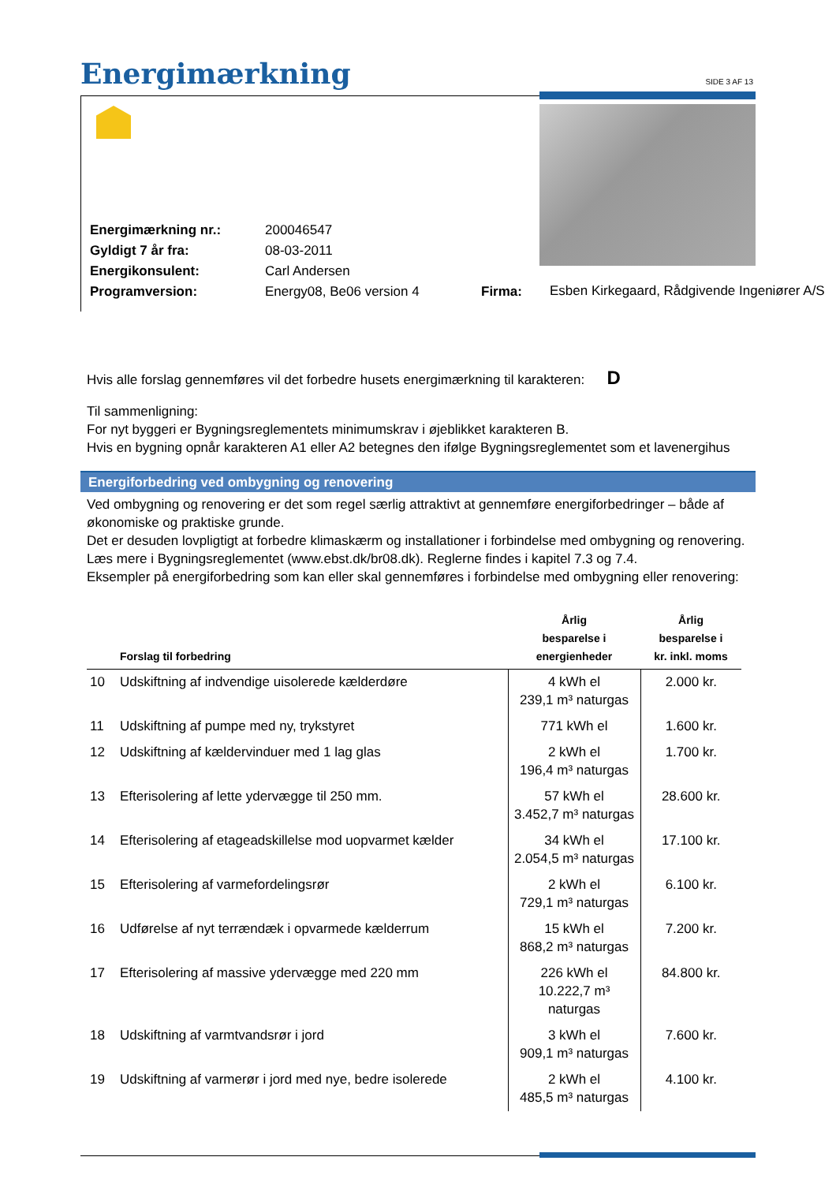Energimærkning SIDE 3 AF 13
| Energimærkning nr.: | 200046547 | | |
| Gyldigt 7 år fra: | 08-03-2011 | | |
| Energikonsulent: | Carl Andersen | | |
| Programversion: | Energy08, Be06 version 4 | Firma: | Esben Kirkegaard, Rådgivende Ingeniører A/S |
Hvis alle forslag gennemføres vil det forbedre husets energimærkning til karakteren: D
Til sammenligning:
For nyt byggeri er Bygningsreglementets minimumskrav i øjeblikket karakteren B.
Hvis en bygning opnår karakteren A1 eller A2 betegnes den ifølge Bygningsreglementet som et lavenergihus
Energiforbedring ved ombygning og renovering
Ved ombygning og renovering er det som regel særlig attraktivt at gennemføre energiforbedringer – både af økonomiske og praktiske grunde.
Det er desuden lovpligtigt at forbedre klimaskærm og installationer i forbindelse med ombygning og renovering. Læs mere i Bygningsreglementet (www.ebst.dk/br08.dk). Reglerne findes i kapitel 7.3 og 7.4.
Eksempler på energiforbedring som kan eller skal gennemføres i forbindelse med ombygning eller renovering:
| | Forslag til forbedring | Årlig besparelse i energienheder | Årlig besparelse i kr. inkl. moms |
| --- | --- | --- | --- |
| 10 | Udskiftning af indvendige uisolerede kælderdøre | 4 kWh el 239,1 m³ naturgas | 2.000 kr. |
| 11 | Udskiftning af pumpe med ny, trykstyret | 771 kWh el | 1.600 kr. |
| 12 | Udskiftning af kældervinduer med 1 lag glas | 2 kWh el 196,4 m³ naturgas | 1.700 kr. |
| 13 | Efterisolering af lette ydervægge til 250 mm. | 57 kWh el 3.452,7 m³ naturgas | 28.600 kr. |
| 14 | Efterisolering af etageadskillelse mod uopvarmet kælder | 34 kWh el 2.054,5 m³ naturgas | 17.100 kr. |
| 15 | Efterisolering af varmefordelingsrør | 2 kWh el 729,1 m³ naturgas | 6.100 kr. |
| 16 | Udførelse af nyt terrændæk i opvarmede kælderrum | 15 kWh el 868,2 m³ naturgas | 7.200 kr. |
| 17 | Efterisolering af massive ydervægge med 220 mm | 226 kWh el 10.222,7 m³ naturgas | 84.800 kr. |
| 18 | Udskiftning af varmtvandsrør i jord | 3 kWh el 909,1 m³ naturgas | 7.600 kr. |
| 19 | Udskiftning af varmerør i jord med nye, bedre isolerede | 2 kWh el 485,5 m³ naturgas | 4.100 kr. |